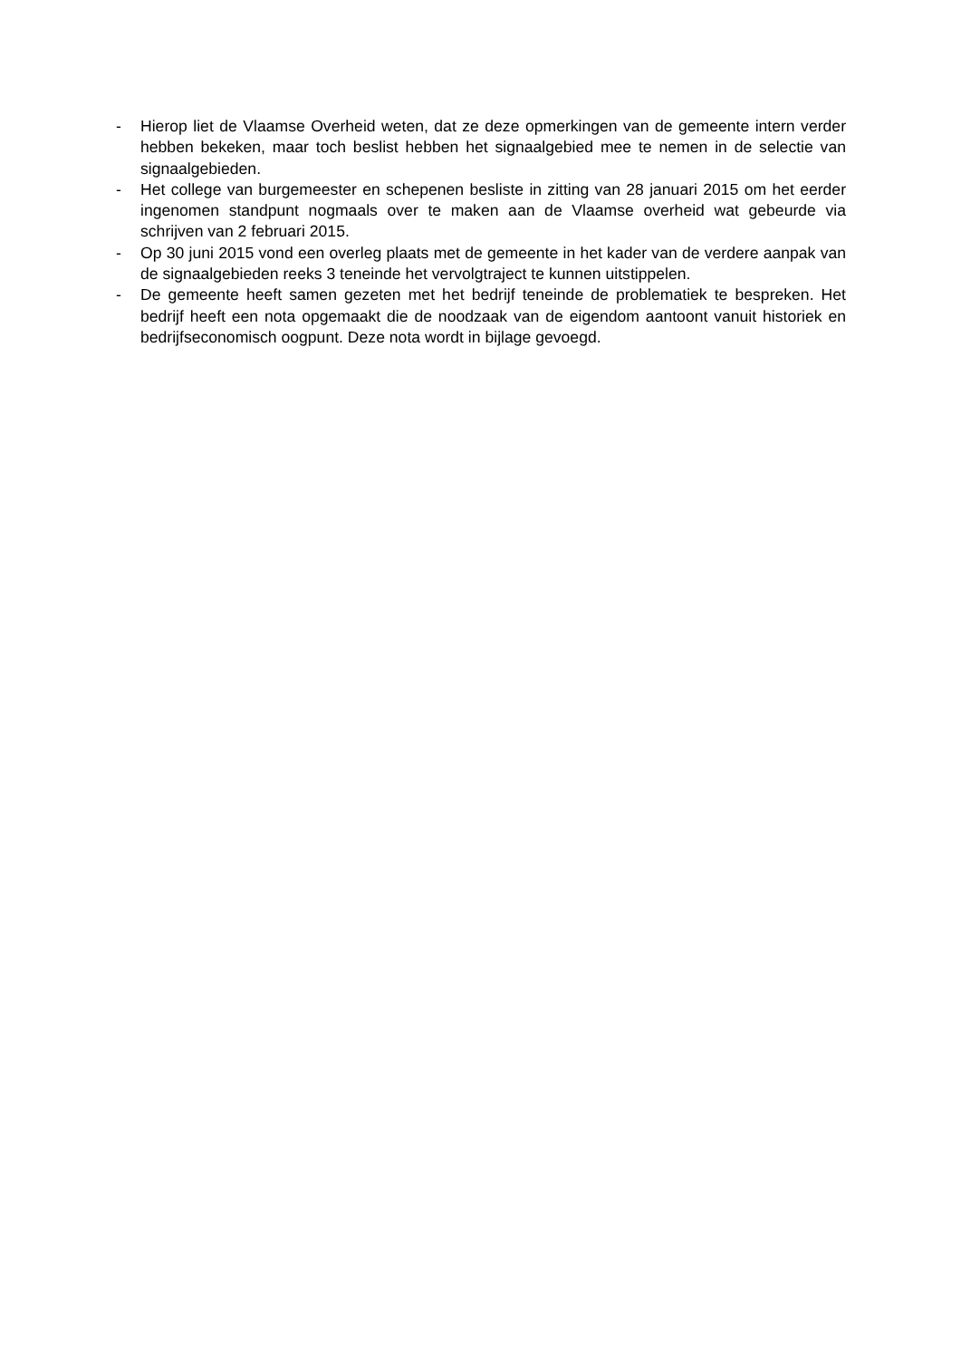- Hierop liet de Vlaamse Overheid weten, dat ze deze opmerkingen van de gemeente intern verder hebben bekeken, maar toch beslist hebben het signaalgebied mee te nemen in de selectie van signaalgebieden.
- Het college van burgemeester en schepenen besliste in zitting van 28 januari 2015 om het eerder ingenomen standpunt nogmaals over te maken aan de Vlaamse overheid wat gebeurde via schrijven van 2 februari 2015.
- Op 30 juni 2015 vond een overleg plaats met de gemeente in het kader van de verdere aanpak van de signaalgebieden reeks 3 teneinde het vervolgtraject te kunnen uitstippelen.
- De gemeente heeft samen gezeten met het bedrijf teneinde de problematiek te bespreken. Het bedrijf heeft een nota opgemaakt die de noodzaak van de eigendom aantoont vanuit historiek en bedrijfseconomisch oogpunt. Deze nota wordt in bijlage gevoegd.